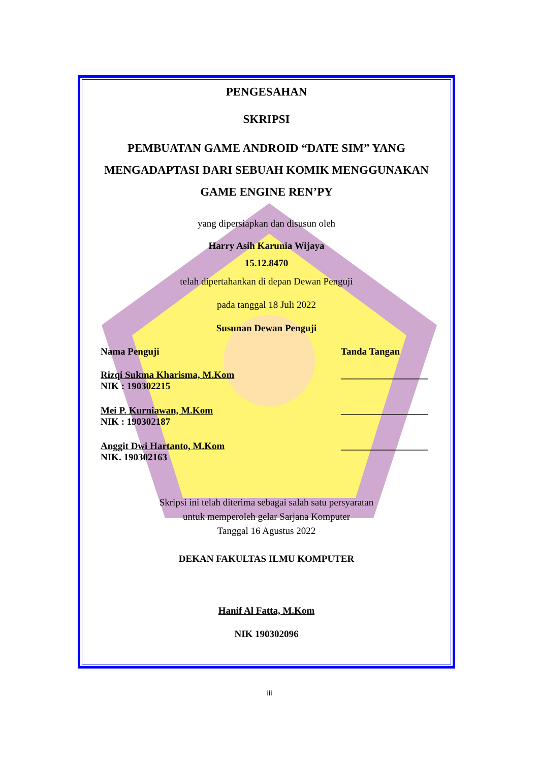PENGESAHAN
SKRIPSI
PEMBUATAN GAME ANDROID “DATE SIM” YANG
MENGADAPTASI DARI SEBUAH KOMIK MENGGUNAKAN
GAME ENGINE REN’PY
yang dipersiapkan dan disusun oleh
Harry Asih Karunia Wijaya
15.12.8470
telah dipertahankan di depan Dewan Penguji
pada tanggal 18 Juli 2022
Susunan Dewan Penguji
Nama Penguji Tanda Tangan
Rizqi Sukma Kharisma, M.Kom
NIK : 190302215 __________________
Mei P. Kurniawan, M.Kom
NIK : 190302187 __________________
Anggit Dwi Hartanto, M.Kom
NIK. 190302163 __________________
Skripsi ini telah diterima sebagai salah satu persyaratan
untuk memperoleh gelar Sarjana Komputer
Tanggal 16 Agustus 2022
DEKAN FAKULTAS ILMU KOMPUTER
Hanif Al Fatta, M.Kom
NIK 190302096
iii